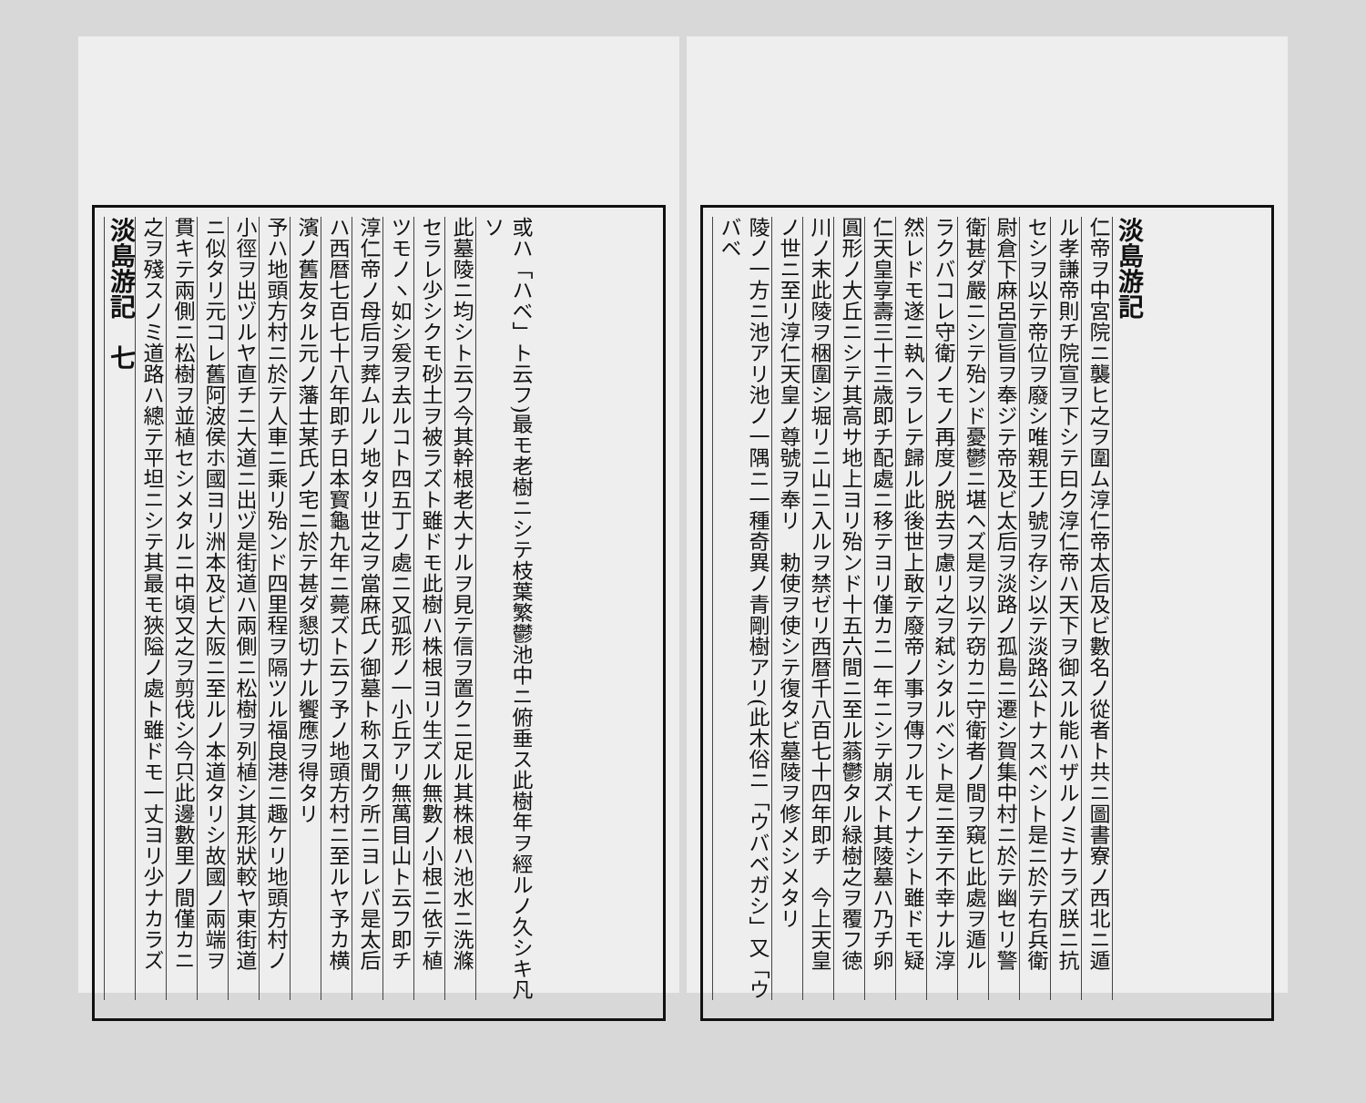淡島游記
仁帝ヲ中宮院ニ襲ヒ之ヲ圍ム淳仁帝太后及ビ數名ノ從者ト共ニ圖書寮ノ西北ニ遁
ル孝謙帝則チ院宣ヲ下シテ曰ク淳仁帝ハ天下ヲ御スル能ハザルノミナラズ朕ニ抗
セシヲ以テ帝位ヲ廢シ唯親王ノ號ヲ存シ以テ淡路公トナスベシト是ニ於テ右兵衛
尉倉下麻呂宣旨ヲ奉ジテ帝及ビ太后ヲ淡路ノ孤島ニ遷シ賀集中村ニ於テ幽セリ警
衛甚ダ嚴ニシテ殆ンド憂鬱ニ堪ヘズ是ヲ以テ窃カニ守衛者ノ間ヲ窺ヒ此處ヲ遁ル
ラクバコレ守衛ノモノ再度ノ脱去ヲ慮リ之ヲ弑シタルベシト是ニ至テ不幸ナル淳
然レドモ遂ニ執ヘラレテ歸ル此後世上敢テ廢帝ノ事ヲ傳フルモノナシト雖ドモ疑
仁天皇享壽三十三歳即チ配處ニ移テヨリ僅カニ一年ニシテ崩ズト其陵墓ハ乃チ卵
圓形ノ大丘ニシテ其高サ地上ヨリ殆ンド十五六間ニ至ル蓊鬱タル緑樹之ヲ覆フ徳
川ノ末此陵ヲ梱圍シ堀リニ山ニ入ルヲ禁ゼリ西暦千八百七十四年即チ　今上天皇
ノ世ニ至リ淳仁天皇ノ尊號ヲ奉リ　勅使ヲ使シテ復タビ墓陵ヲ修メシメタリ
陵ノ一方ニ池アリ池ノ一隅ニ一種奇異ノ青剛樹アリ(此木俗ニ「ウバベガシ」又「ウバベ
或ハ「ハベ」ト云フ)最モ老樹ニシテ枝葉繁鬱池中ニ俯垂ス此樹年ヲ經ルノ久シキ凡ソ
此墓陵ニ均シト云フ今其幹根老大ナルヲ見テ信ヲ置クニ足ル其株根ハ池水ニ洗滌
セラレ少シクモ砂土ヲ被ラズト雖ドモ此樹ハ株根ヨリ生ズル無數ノ小根ニ依テ植
ツモノヽ如シ爰ヲ去ルコト四五丁ノ處ニ又弧形ノ一小丘アリ無萬目山ト云フ即チ
淳仁帝ノ母后ヲ葬ムルノ地タリ世之ヲ當麻氏ノ御墓ト称ス聞ク所ニヨレバ是太后
ハ西暦七百七十八年即チ日本寳龜九年ニ薨ズト云フ予ノ地頭方村ニ至ルヤ予カ横
濱ノ舊友タル元ノ藩士某氏ノ宅ニ於テ甚ダ懇切ナル饗應ヲ得タリ
予ハ地頭方村ニ於テ人車ニ乘リ殆ンド四里程ヲ隔ツル福良港ニ趣ケリ地頭方村ノ
小徑ヲ出ヅルヤ直チニ大道ニ出ヅ是街道ハ兩側ニ松樹ヲ列植シ其形狀較ヤ東街道
ニ似タリ元コレ舊阿波侯ホ國ヨリ洲本及ビ大阪ニ至ルノ本道タリシ故國ノ兩端ヲ
貫キテ兩側ニ松樹ヲ並植セシメタルニ中頃又之ヲ剪伐シ今只此邊數里ノ間僅カニ
之ヲ殘スノミ道路ハ總テ平坦ニシテ其最モ狹隘ノ處ト雖ドモ一丈ヨリ少ナカラズ
淡島游記　七